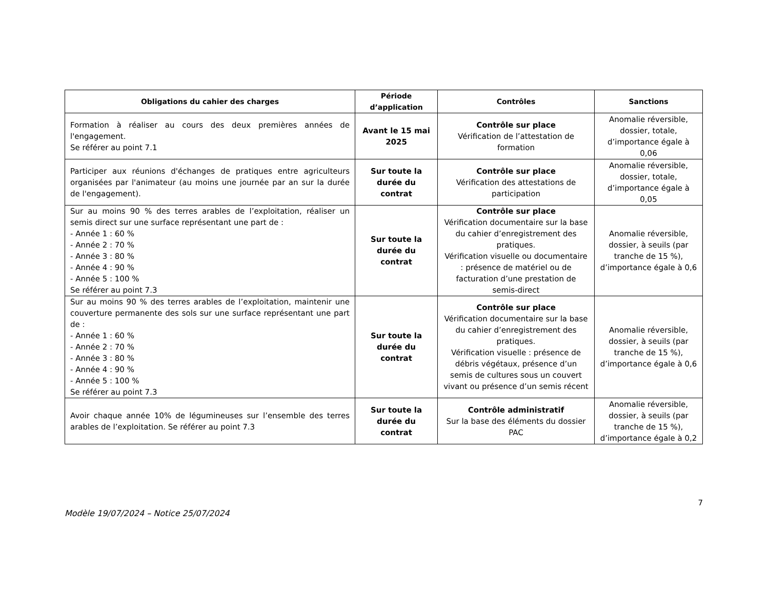| Obligations du cahier des charges | Période d’application | Contrôles | Sanctions |
| --- | --- | --- | --- |
| Formation à réaliser au cours des deux premières années de l'engagement. Se référer au point 7.1 | Avant le 15 mai 2025 | Contrôle sur place Vérification de l’attestation de formation | Anomalie réversible, dossier, totale, d’importance égale à 0,06 |
| Participer aux réunions d'échanges de pratiques entre agriculteurs organisées par l'animateur (au moins une journée par an sur la durée de l'engagement). | Sur toute la durée du contrat | Contrôle sur place Vérification des attestations de participation | Anomalie réversible, dossier, totale, d’importance égale à 0,05 |
| Sur au moins 90 % des terres arables de l’exploitation, réaliser un semis direct sur une surface représentant une part de : - Année 1 : 60 % - Année 2 : 70 % - Année 3 : 80 % - Année 4 : 90 % - Année 5 : 100 % Se référer au point 7.3 | Sur toute la durée du contrat | Contrôle sur place Vérification documentaire sur la base du cahier d’enregistrement des pratiques. Vérification visuelle ou documentaire : présence de matériel ou de facturation d’une prestation de semis-direct | Anomalie réversible, dossier, à seuils (par tranche de 15 %), d’importance égale à 0,6 |
| Sur au moins 90 % des terres arables de l’exploitation, maintenir une couverture permanente des sols sur une surface représentant une part de : - Année 1 : 60 % - Année 2 : 70 % - Année 3 : 80 % - Année 4 : 90 % - Année 5 : 100 % Se référer au point 7.3 | Sur toute la durée du contrat | Contrôle sur place Vérification documentaire sur la base du cahier d’enregistrement des pratiques. Vérification visuelle : présence de débris végétaux, présence d’un semis de cultures sous un couvert vivant ou présence d’un semis récent | Anomalie réversible, dossier, à seuils (par tranche de 15 %), d’importance égale à 0,6 |
| Avoir chaque année 10% de légumineuses sur l’ensemble des terres arables de l’exploitation. Se référer au point 7.3 | Sur toute la durée du contrat | Contrôle administratif Sur la base des éléments du dossier PAC | Anomalie réversible, dossier, à seuils (par tranche de 15 %), d’importance égale à 0,2 |
7
Modèle 19/07/2024 – Notice 25/07/2024